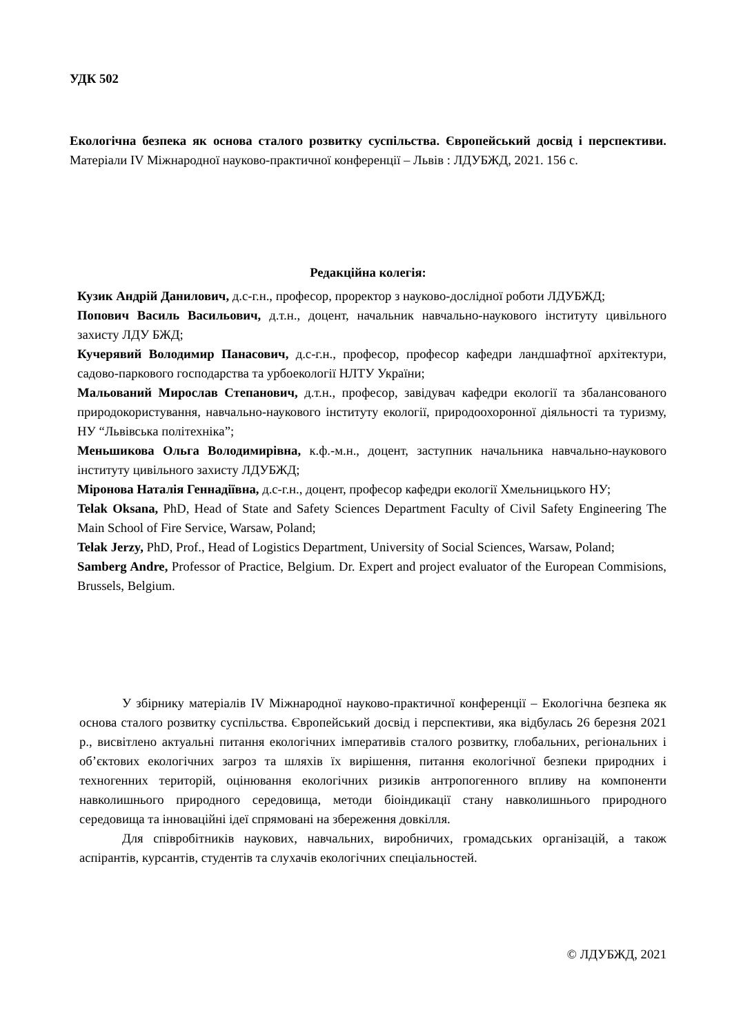УДК 502
Екологічна безпека як основа сталого розвитку суспільства. Європейський досвід і перспективи. Матеріали IV Міжнародної науково-практичної конференції – Львів : ЛДУБЖД, 2021. 156 с.
Редакційна колегія:
Кузик Андрій Данилович, д.с-г.н., професор, проректор з науково-дослідної роботи ЛДУБЖД;
Попович Василь Васильович, д.т.н., доцент, начальник навчально-наукового інституту цивільного захисту ЛДУ БЖД;
Кучерявий Володимир Панасович, д.с-г.н., професор, професор кафедри ландшафтної архітектури, садово-паркового господарства та урбоекології НЛТУ України;
Мальований Мирослав Степанович, д.т.н., професор, завідувач кафедри екології та збалансованого природокористування, навчально-наукового інституту екології, природоохоронної діяльності та туризму, НУ “Львівська політехніка”;
Меньшикова Ольга Володимирівна, к.ф.-м.н., доцент, заступник начальника навчально-наукового інституту цивільного захисту ЛДУБЖД;
Міронова Наталія Геннадіївна, д.с-г.н., доцент, професор кафедри екології Хмельницького НУ;
Telak Oksana, PhD, Head of State and Safety Sciences Department Faculty of Civil Safety Engineering The Main School of Fire Service, Warsaw, Poland;
Telak Jerzy, PhD, Prof., Head of Logistics Department, University of Social Sciences, Warsaw, Poland;
Samberg Andre, Professor of Practice, Belgium. Dr. Expert and project evaluator of the European Commisions, Brussels, Belgium.
У збірнику матеріалів IV Міжнародної науково-практичної конференції – Екологічна безпека як основа сталого розвитку суспільства. Європейський досвід і перспективи, яка відбулась 26 березня 2021 р., висвітлено актуальні питання екологічних імперативів сталого розвитку, глобальних, регіональних і об’єктових екологічних загроз та шляхів їх вирішення, питання екологічної безпеки природних і техногенних територій, оцінювання екологічних ризиків антропогенного впливу на компоненти навколишнього природного середовища, методи біоіндикації стану навколишнього природного середовища та інноваційні ідеї спрямовані на збереження довкілля.
Для співробітників наукових, навчальних, виробничих, громадських організацій, а також аспірантів, курсантів, студентів та слухачів екологічних спеціальностей.
© ЛДУБЖД, 2021